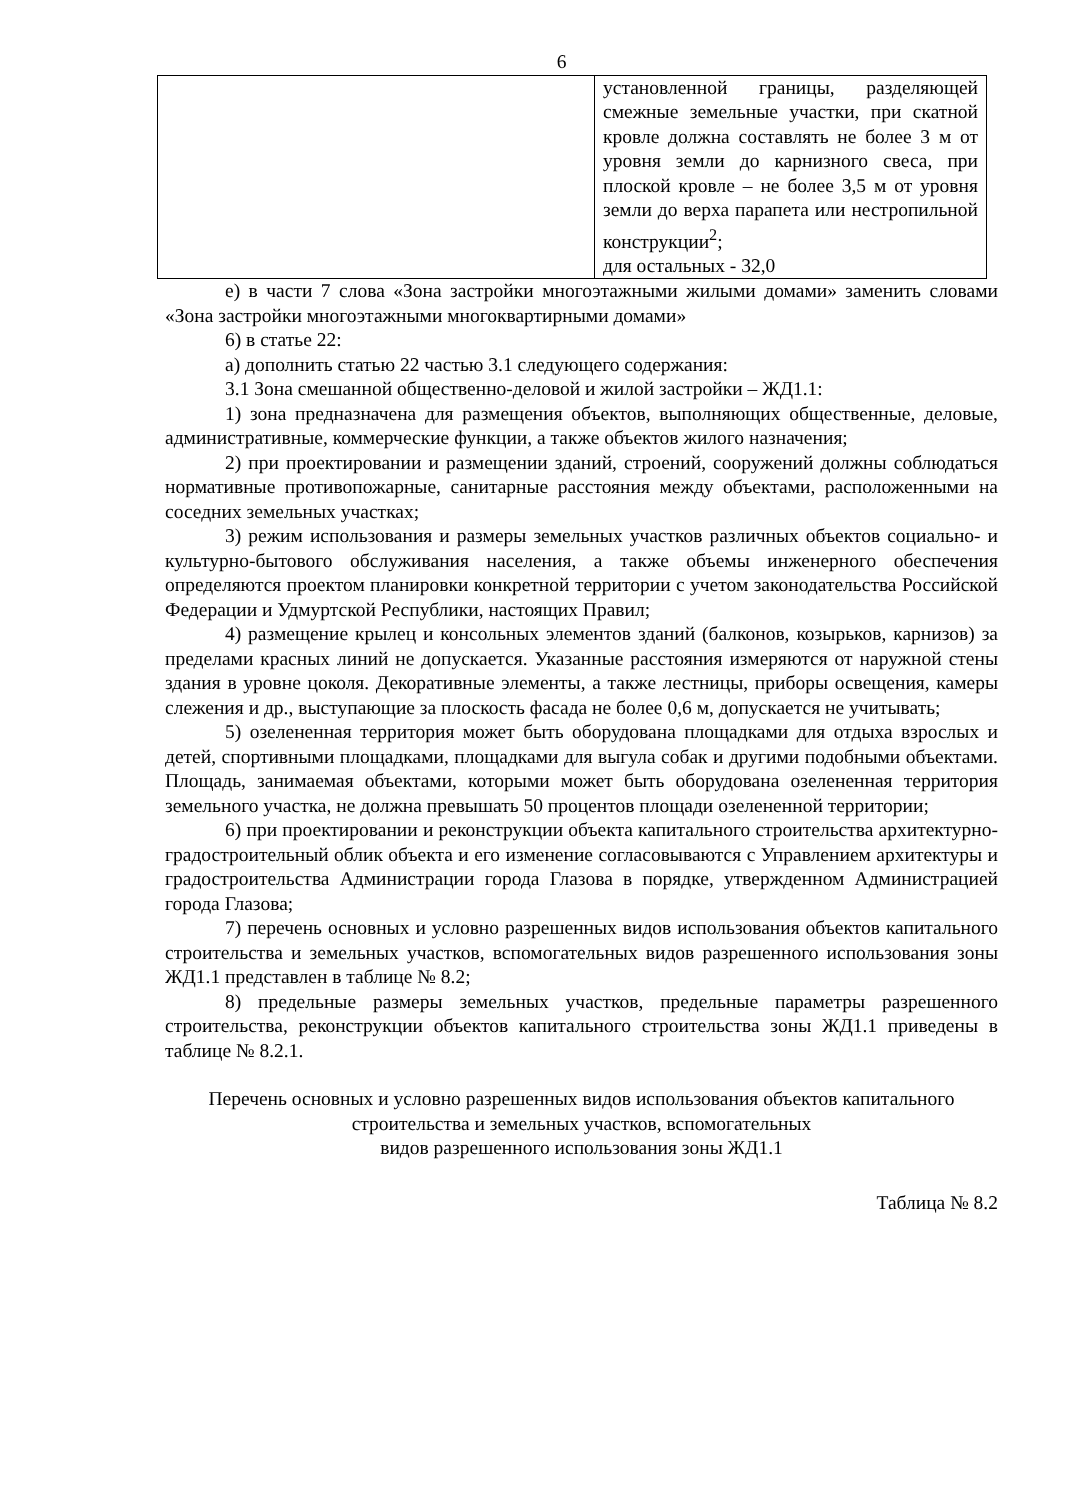6
| | установленной границы, разделяющей смежные земельные участки, при скатной кровле должна составлять не более 3 м от уровня земли до карнизного свеса, при плоской кровле – не более 3,5 м от уровня земли до верха парапета или нестропильной конструкции<sup>2</sup>; для остальных - 32,0 |
е) в части 7 слова «Зона застройки многоэтажными жилыми домами» заменить словами «Зона застройки многоэтажными многоквартирными домами»
6) в статье 22:
а) дополнить статью 22 частью 3.1 следующего содержания:
3.1 Зона смешанной общественно-деловой и жилой застройки – ЖД1.1:
1) зона предназначена для размещения объектов, выполняющих общественные, деловые, административные, коммерческие функции, а также объектов жилого назначения;
2) при проектировании и размещении зданий, строений, сооружений должны соблюдаться нормативные противопожарные, санитарные расстояния между объектами, расположенными на соседних земельных участках;
3) режим использования и размеры земельных участков различных объектов социально- и культурно-бытового обслуживания населения, а также объемы инженерного обеспечения определяются проектом планировки конкретной территории с учетом законодательства Российской Федерации и Удмуртской Республики, настоящих Правил;
4) размещение крылец и консольных элементов зданий (балконов, козырьков, карнизов) за пределами красных линий не допускается. Указанные расстояния измеряются от наружной стены здания в уровне цоколя. Декоративные элементы, а также лестницы, приборы освещения, камеры слежения и др., выступающие за плоскость фасада не более 0,6 м, допускается не учитывать;
5) озелененная территория может быть оборудована площадками для отдыха взрослых и детей, спортивными площадками, площадками для выгула собак и другими подобными объектами. Площадь, занимаемая объектами, которыми может быть оборудована озелененная территория земельного участка, не должна превышать 50 процентов площади озелененной территории;
6) при проектировании и реконструкции объекта капитального строительства архитектурно-градостроительный облик объекта и его изменение согласовываются с Управлением архитектуры и градостроительства Администрации города Глазова в порядке, утвержденном Администрацией города Глазова;
7) перечень основных и условно разрешенных видов использования объектов капитального строительства и земельных участков, вспомогательных видов разрешенного использования зоны ЖД1.1 представлен в таблице № 8.2;
8) предельные размеры земельных участков, предельные параметры разрешенного строительства, реконструкции объектов капитального строительства зоны ЖД1.1 приведены в таблице № 8.2.1.
Перечень основных и условно разрешенных видов использования объектов капитального строительства и земельных участков, вспомогательных
видов разрешенного использования зоны ЖД1.1
Таблица № 8.2